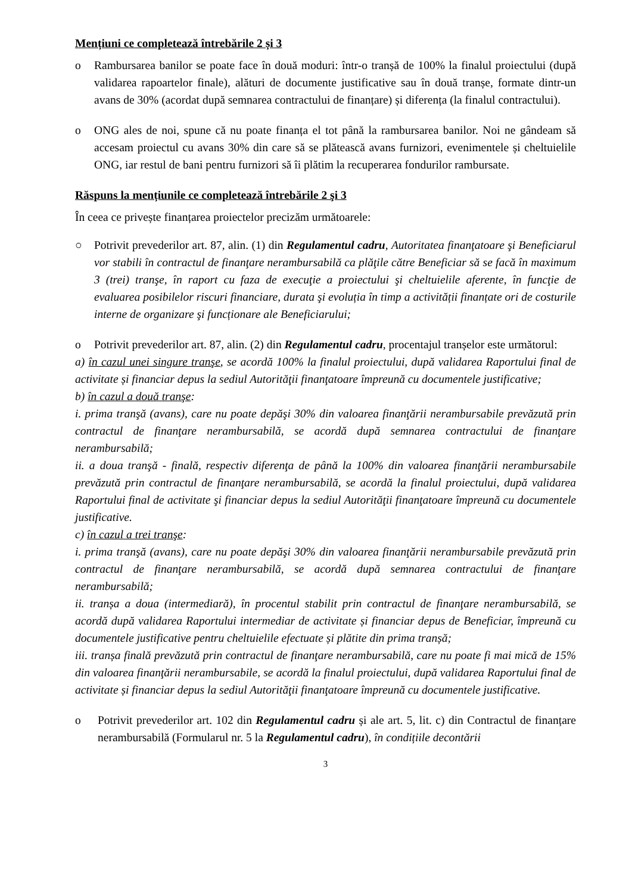Mențiuni ce completează întrebările 2 și 3
o Rambursarea banilor se poate face în două moduri: într-o tranșă de 100% la finalul proiectului (după validarea rapoartelor finale), alături de documente justificative sau în două tranșe, formate dintr-un avans de 30% (acordat după semnarea contractului de finanțare) și diferența (la finalul contractului).
o ONG ales de noi, spune că nu poate finanța el tot până la rambursarea banilor. Noi ne gândeam să accesam proiectul cu avans 30% din care să se plătească avans furnizori, evenimentele și cheltuielile ONG, iar restul de bani pentru furnizori să îi plătim la recuperarea fondurilor rambursate.
Răspuns la mențiunile ce completează întrebările 2 şi 3
În ceea ce privește finanțarea proiectelor precizăm următoarele:
○ Potrivit prevederilor art. 87, alin. (1) din Regulamentul cadru, Autoritatea finanţatoare şi Beneficiarul vor stabili în contractul de finanţare nerambursabilă ca plăţile către Beneficiar să se facă în maximum 3 (trei) tranşe, în raport cu faza de execuţie a proiectului şi cheltuielile aferente, în funcţie de evaluarea posibilelor riscuri financiare, durata şi evoluția în timp a activității finanțate ori de costurile interne de organizare şi funcționare ale Beneficiarului;
o Potrivit prevederilor art. 87, alin. (2) din Regulamentul cadru, procentajul tranșelor este următorul:
a) în cazul unei singure tranşe, se acordă 100% la finalul proiectului, după validarea Raportului final de activitate și financiar depus la sediul Autorităţii finanţatoare împreună cu documentele justificative;
b) în cazul a două tranşe:
i. prima tranşă (avans), care nu poate depăşi 30% din valoarea finanţării nerambursabile prevăzută prin contractul de finanţare nerambursabilă, se acordă după semnarea contractului de finanţare nerambursabilă;
ii. a doua tranşă - finală, respectiv diferenţa de până la 100% din valoarea finanţării nerambursabile prevăzută prin contractul de finanţare nerambursabilă, se acordă la finalul proiectului, după validarea Raportului final de activitate şi financiar depus la sediul Autorităţii finanţatoare împreună cu documentele justificative.
c) în cazul a trei tranşe:
i. prima tranşă (avans), care nu poate depăşi 30% din valoarea finanţării nerambursabile prevăzută prin contractul de finanţare nerambursabilă, se acordă după semnarea contractului de finanţare nerambursabilă;
ii. tranșa a doua (intermediară), în procentul stabilit prin contractul de finanţare nerambursabilă, se acordă după validarea Raportului intermediar de activitate și financiar depus de Beneficiar, împreună cu documentele justificative pentru cheltuielile efectuate și plătite din prima tranșă;
iii. tranșa finală prevăzută prin contractul de finanţare nerambursabilă, care nu poate fi mai mică de 15% din valoarea finanţării nerambursabile, se acordă la finalul proiectului, după validarea Raportului final de activitate și financiar depus la sediul Autorităţii finanţatoare împreună cu documentele justificative.
o Potrivit prevederilor art. 102 din Regulamentul cadru și ale art. 5, lit. c) din Contractul de finanțare nerambursabilă (Formularul nr. 5 la Regulamentul cadru), în condițiile decontării
3